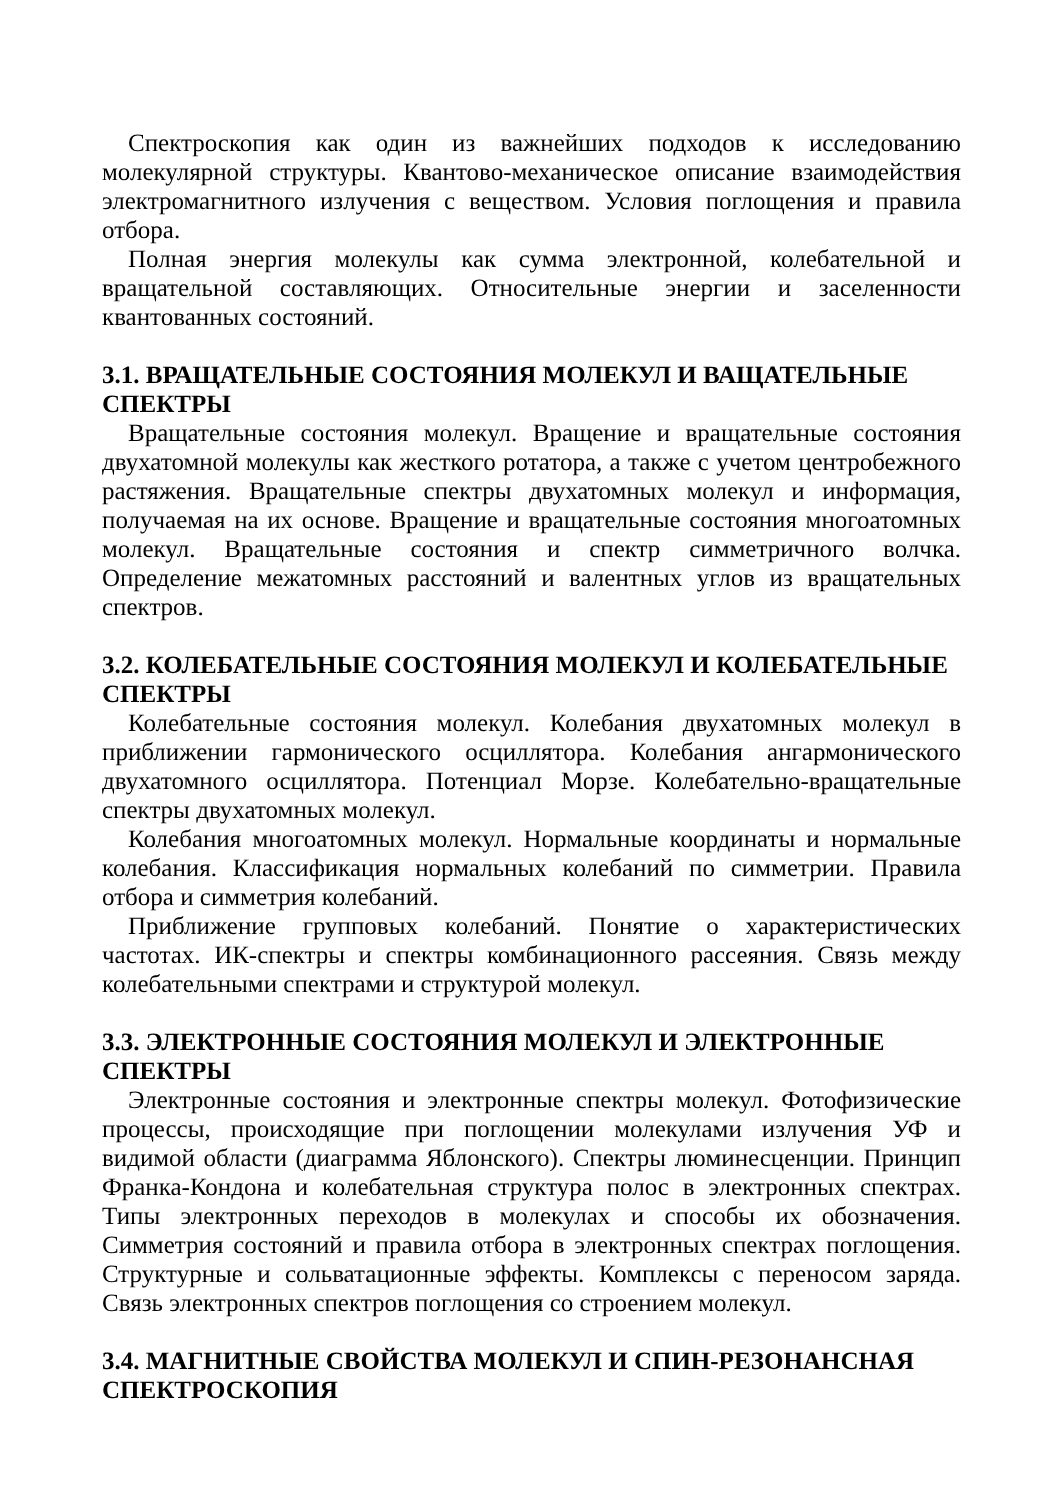Спектроскопия как один из важнейших подходов к исследованию молекулярной структуры. Квантово-механическое описание взаимодействия электромагнитного излучения с веществом. Условия поглощения и правила отбора.
Полная энергия молекулы как сумма электронной, колебательной и вращательной составляющих. Относительные энергии и заселенности квантованных состояний.
3.1. ВРАЩАТЕЛЬНЫЕ СОСТОЯНИЯ МОЛЕКУЛ И ВАЩАТЕЛЬНЫЕ СПЕКТРЫ
Вращательные состояния молекул. Вращение и вращательные состояния двухатомной молекулы как жесткого ротатора, а также с учетом центробежного растяжения. Вращательные спектры двухатомных молекул и информация, получаемая на их основе. Вращение и вращательные состояния многоатомных молекул. Вращательные состояния и спектр симметричного волчка. Определение межатомных расстояний и валентных углов из вращательных спектров.
3.2. КОЛЕБАТЕЛЬНЫЕ СОСТОЯНИЯ МОЛЕКУЛ И КОЛЕБАТЕЛЬНЫЕ СПЕКТРЫ
Колебательные состояния молекул. Колебания двухатомных молекул в приближении гармонического осциллятора. Колебания ангармонического двухатомного осциллятора. Потенциал Морзе. Колебательно-вращательные спектры двухатомных молекул.
Колебания многоатомных молекул. Нормальные координаты и нормальные колебания. Классификация нормальных колебаний по симметрии. Правила отбора и симметрия колебаний.
Приближение групповых колебаний. Понятие о характеристических частотах. ИК-спектры и спектры комбинационного рассеяния. Связь между колебательными спектрами и структурой молекул.
3.3. ЭЛЕКТРОННЫЕ СОСТОЯНИЯ МОЛЕКУЛ И ЭЛЕКТРОННЫЕ СПЕКТРЫ
Электронные состояния и электронные спектры молекул. Фотофизические процессы, происходящие при поглощении молекулами излучения УФ и видимой области (диаграмма Яблонского). Спектры люминесценции. Принцип Франка-Кондона и колебательная структура полос в электронных спектрах. Типы электронных переходов в молекулах и способы их обозначения. Симметрия состояний и правила отбора в электронных спектрах поглощения. Структурные и сольватационные эффекты. Комплексы с переносом заряда. Связь электронных спектров поглощения со строением молекул.
3.4. МАГНИТНЫЕ СВОЙСТВА МОЛЕКУЛ И СПИН-РЕЗОНАНСНАЯ СПЕКТРОСКОПИЯ